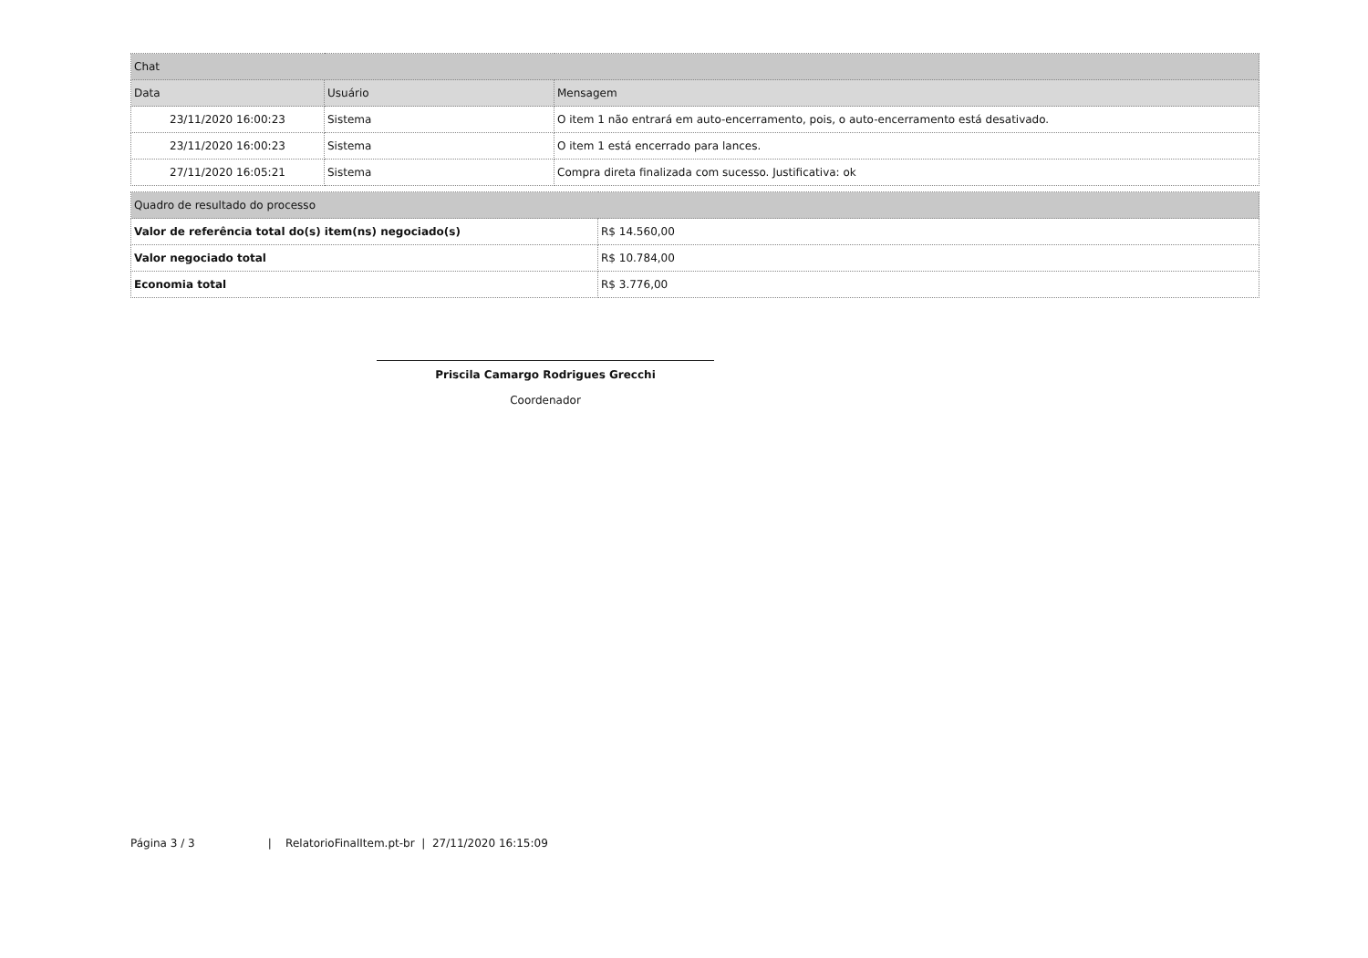| Chat | | |
| --- | --- | --- |
| Data | Usuário | Mensagem |
| 23/11/2020 16:00:23 | Sistema | O item 1 não entrará em auto-encerramento, pois, o auto-encerramento está desativado. |
| 23/11/2020 16:00:23 | Sistema | O item 1 está encerrado para lances. |
| 27/11/2020 16:05:21 | Sistema | Compra direta finalizada com sucesso. Justificativa: ok |
| Quadro de resultado do processo | |
| --- | --- |
| Valor de referência total do(s) item(ns) negociado(s) | R$ 14.560,00 |
| Valor negociado total | R$ 10.784,00 |
| Economia total | R$ 3.776,00 |
Priscila Camargo Rodrigues Grecchi
Coordenador
Página 3 / 3 | RelatorioFinalItem.pt-br | 27/11/2020 16:15:09